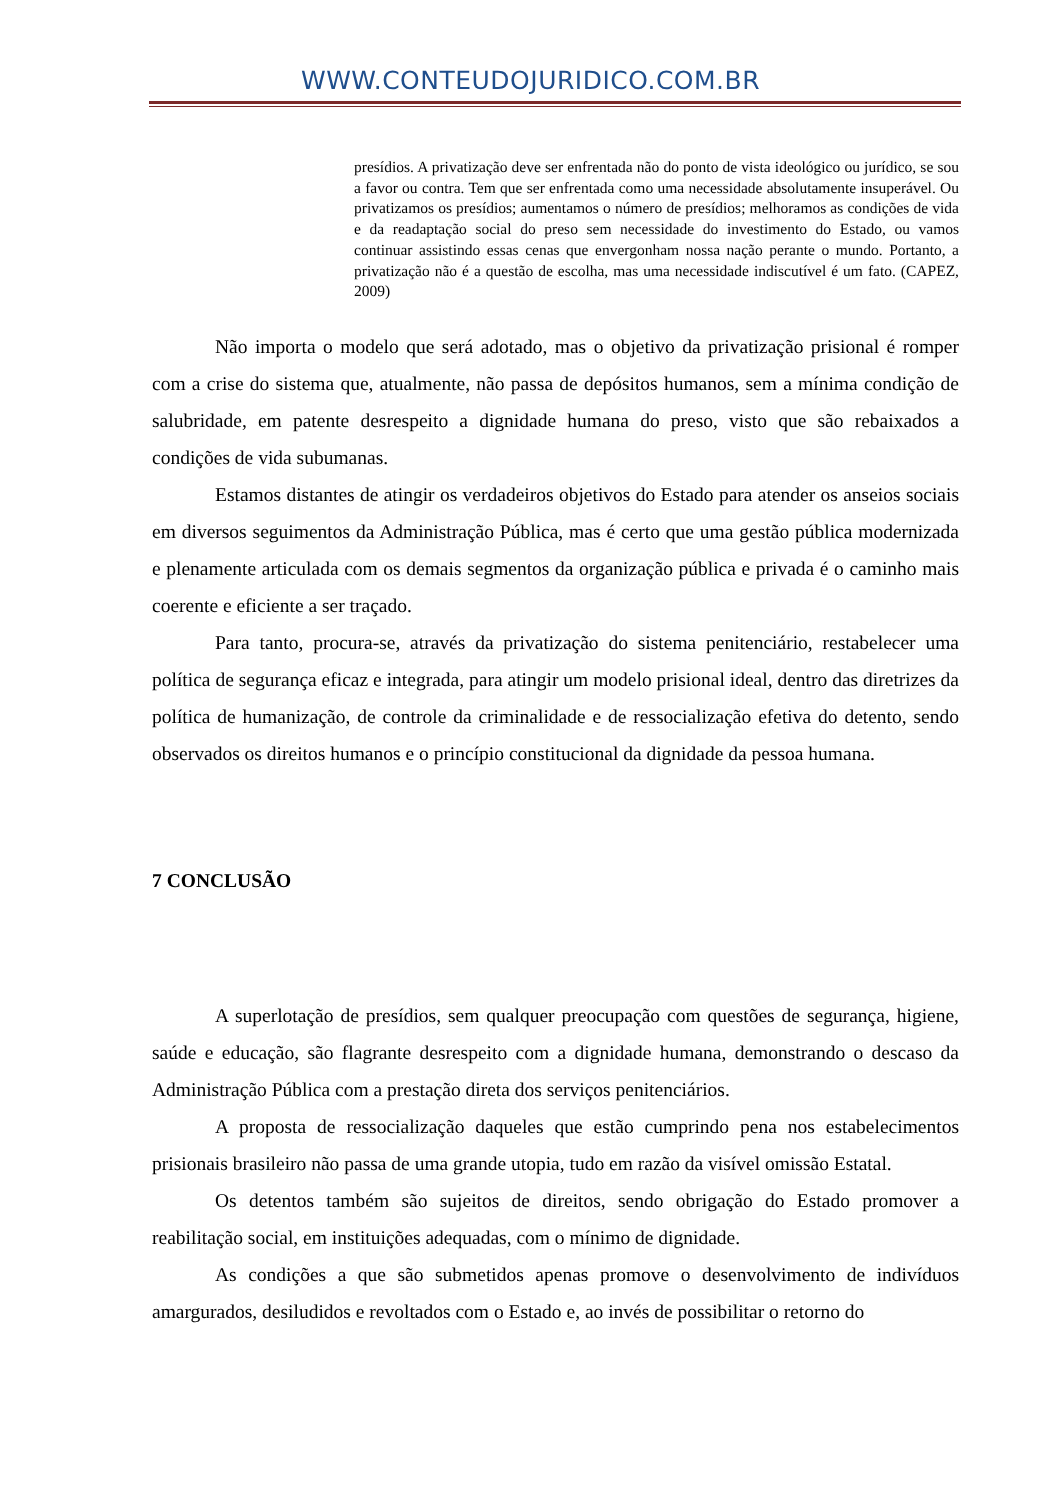WWW.CONTEUDOJURIDICO.COM.BR
presídios. A privatização deve ser enfrentada não do ponto de vista ideológico ou jurídico, se sou a favor ou contra. Tem que ser enfrentada como uma necessidade absolutamente insuperável. Ou privatizamos os presídios; aumentamos o número de presídios; melhoramos as condições de vida e da readaptação social do preso sem necessidade do investimento do Estado, ou vamos continuar assistindo essas cenas que envergonham nossa nação perante o mundo. Portanto, a privatização não é a questão de escolha, mas uma necessidade indiscutível é um fato. (CAPEZ, 2009)
Não importa o modelo que será adotado, mas o objetivo da privatização prisional é romper com a crise do sistema que, atualmente, não passa de depósitos humanos, sem a mínima condição de salubridade, em patente desrespeito a dignidade humana do preso, visto que são rebaixados a condições de vida subumanas.
Estamos distantes de atingir os verdadeiros objetivos do Estado para atender os anseios sociais em diversos seguimentos da Administração Pública, mas é certo que uma gestão pública modernizada e plenamente articulada com os demais segmentos da organização pública e privada é o caminho mais coerente e eficiente a ser traçado.
Para tanto, procura-se, através da privatização do sistema penitenciário, restabelecer uma política de segurança eficaz e integrada, para atingir um modelo prisional ideal, dentro das diretrizes da política de humanização, de controle da criminalidade e de ressocialização efetiva do detento, sendo observados os direitos humanos e o princípio constitucional da dignidade da pessoa humana.
7 CONCLUSÃO
A superlotação de presídios, sem qualquer preocupação com questões de segurança, higiene, saúde e educação, são flagrante desrespeito com a dignidade humana, demonstrando o descaso da Administração Pública com a prestação direta dos serviços penitenciários.
A proposta de ressocialização daqueles que estão cumprindo pena nos estabelecimentos prisionais brasileiro não passa de uma grande utopia, tudo em razão da visível omissão Estatal.
Os detentos também são sujeitos de direitos, sendo obrigação do Estado promover a reabilitação social, em instituições adequadas, com o mínimo de dignidade.
As condições a que são submetidos apenas promove o desenvolvimento de indivíduos amargurados, desiludidos e revoltados com o Estado e, ao invés de possibilitar o retorno do